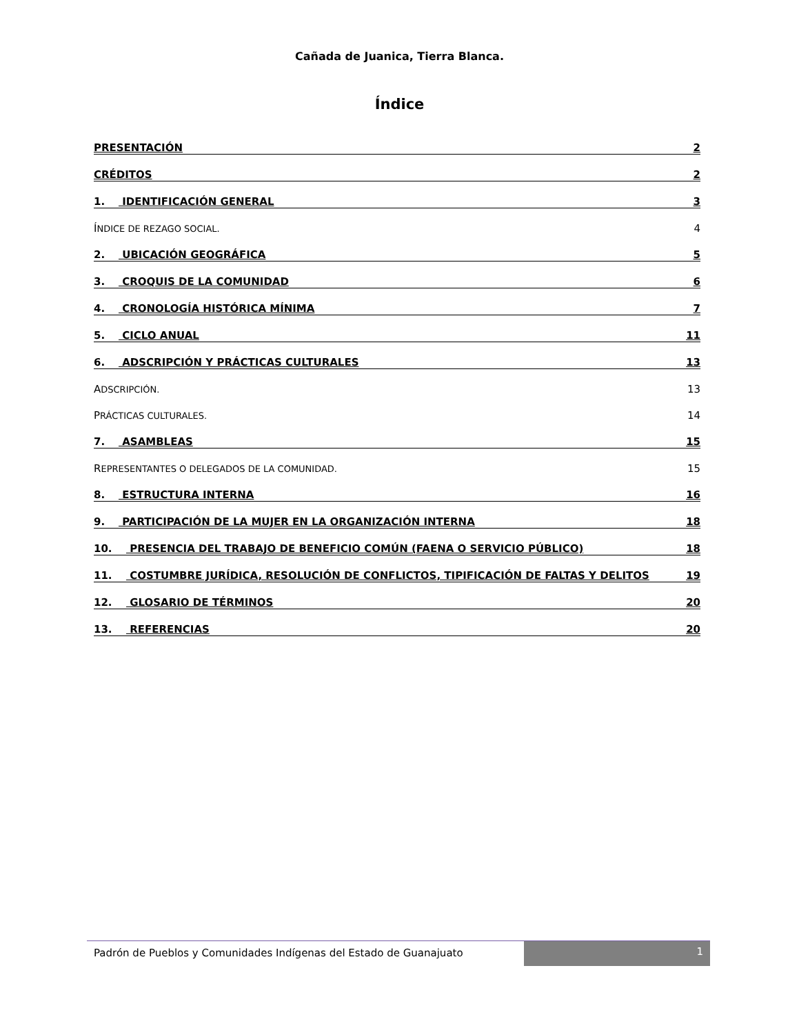Cañada de Juanica, Tierra Blanca.
Índice
PRESENTACIÓN 2
CRÉDITOS 2
1. IDENTIFICACIÓN GENERAL 3
ÍNDICE DE REZAGO SOCIAL. 4
2. UBICACIÓN GEOGRÁFICA 5
3. CROQUIS DE LA COMUNIDAD 6
4. CRONOLOGÍA HISTÓRICA MÍNIMA 7
5. CICLO ANUAL 11
6. ADSCRIPCIÓN Y PRÁCTICAS CULTURALES 13
ADSCRIPCIÓN. 13
PRÁCTICAS CULTURALES. 14
7. ASAMBLEAS 15
REPRESENTANTES O DELEGADOS DE LA COMUNIDAD. 15
8. ESTRUCTURA INTERNA 16
9. PARTICIPACIÓN DE LA MUJER EN LA ORGANIZACIÓN INTERNA 18
10. PRESENCIA DEL TRABAJO DE BENEFICIO COMÚN (FAENA O SERVICIO PÚBLICO) 18
11. COSTUMBRE JURÍDICA, RESOLUCIÓN DE CONFLICTOS, TIPIFICACIÓN DE FALTAS Y DELITOS 19
12. GLOSARIO DE TÉRMINOS 20
13. REFERENCIAS 20
Padrón de Pueblos y Comunidades Indígenas del Estado de Guanajuato
1